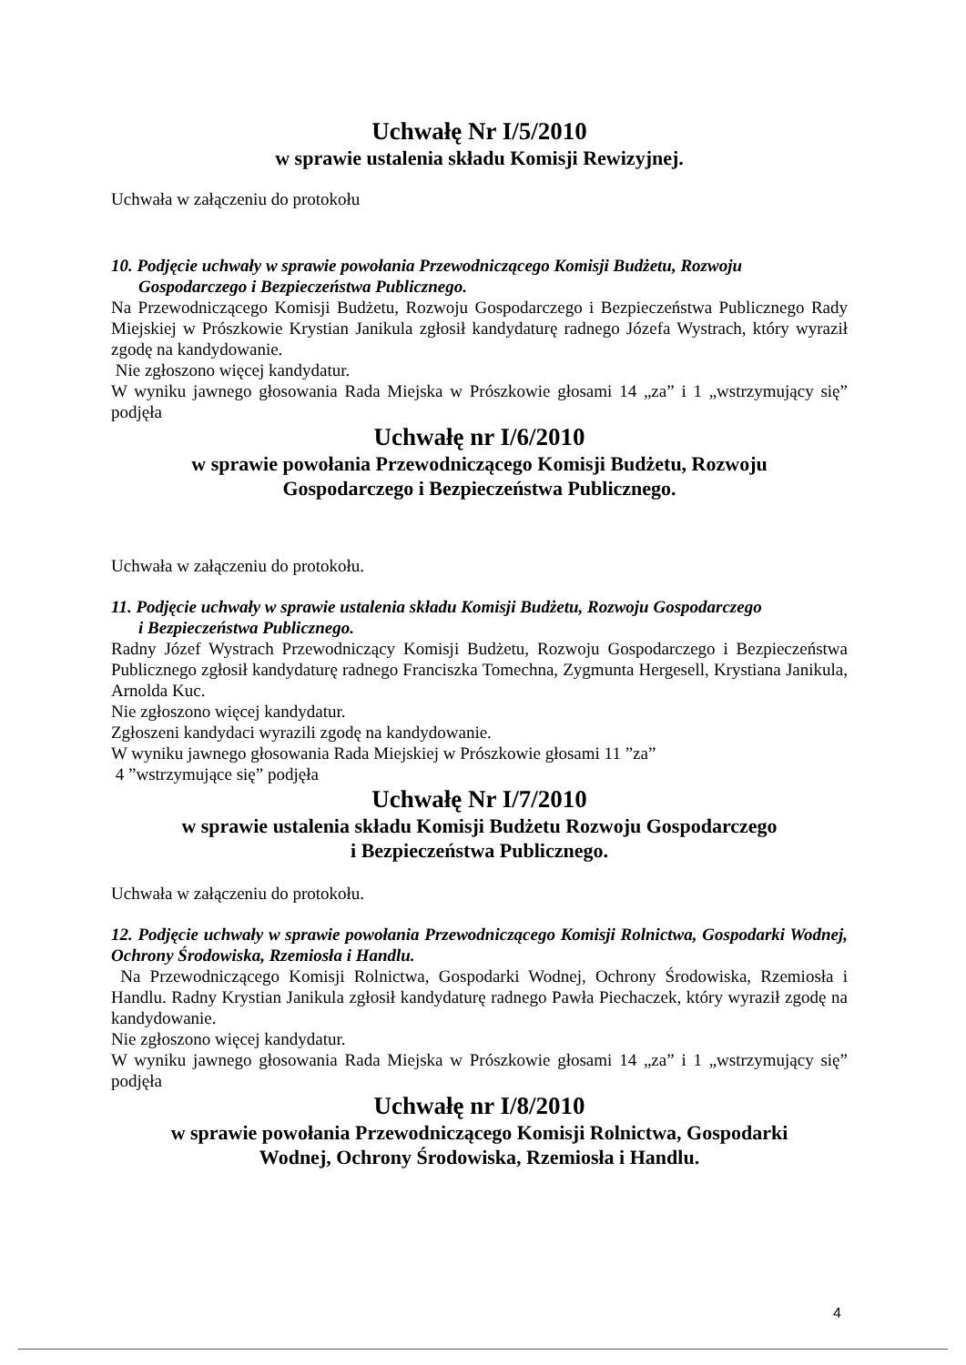Uchwałę Nr I/5/2010
w sprawie ustalenia składu Komisji Rewizyjnej.
Uchwała w załączeniu do protokołu
10. Podjęcie uchwały w sprawie powołania Przewodniczącego Komisji Budżetu, Rozwoju
Gospodarczego i Bezpieczeństwa Publicznego.
Na Przewodniczącego Komisji Budżetu, Rozwoju Gospodarczego i Bezpieczeństwa Publicznego Rady Miejskiej w Prószkowie Krystian Janikula zgłosił kandydaturę radnego Józefa Wystrach, który wyraził zgodę na kandydowanie.
Nie zgłoszono więcej kandydatur.
W wyniku jawnego głosowania Rada Miejska w Prószkowie głosami 14 „za” i 1 „wstrzymujący się” podjęła
Uchwałę nr I/6/2010
w sprawie powołania Przewodniczącego Komisji Budżetu, Rozwoju
Gospodarczego i Bezpieczeństwa Publicznego.
Uchwała w załączeniu do protokołu.
11. Podjęcie uchwały w sprawie ustalenia składu Komisji Budżetu, Rozwoju Gospodarczego
i Bezpieczeństwa Publicznego.
Radny Józef Wystrach Przewodniczący Komisji Budżetu, Rozwoju Gospodarczego i Bezpieczeństwa Publicznego zgłosił kandydaturę radnego Franciszka Tomechna, Zygmunta Hergesell, Krystiana Janikula, Arnolda Kuc.
Nie zgłoszono więcej kandydatur.
Zgłoszeni kandydaci wyrazili zgodę na kandydowanie.
W wyniku jawnego głosowania Rada Miejskiej w Prószkowie głosami 11 ”za”
4 ”wstrzymujące się” podjęła
Uchwałę Nr I/7/2010
w sprawie ustalenia składu Komisji Budżetu Rozwoju Gospodarczego
i Bezpieczeństwa Publicznego.
Uchwała w załączeniu do protokołu.
12. Podjęcie uchwały w sprawie powołania Przewodniczącego Komisji Rolnictwa, Gospodarki Wodnej, Ochrony Środowiska, Rzemiosła i Handlu.
Na Przewodniczącego Komisji Rolnictwa, Gospodarki Wodnej, Ochrony Środowiska, Rzemiosła i Handlu. Radny Krystian Janikula zgłosił kandydaturę radnego Pawła Piechaczek, który wyraził zgodę na kandydowanie.
Nie zgłoszono więcej kandydatur.
W wyniku jawnego głosowania Rada Miejska w Prószkowie głosami 14 „za” i 1 „wstrzymujący się” podjęła
Uchwałę nr I/8/2010
w sprawie powołania Przewodniczącego Komisji Rolnictwa, Gospodarki
Wodnej, Ochrony Środowiska, Rzemiosła i Handlu.
4